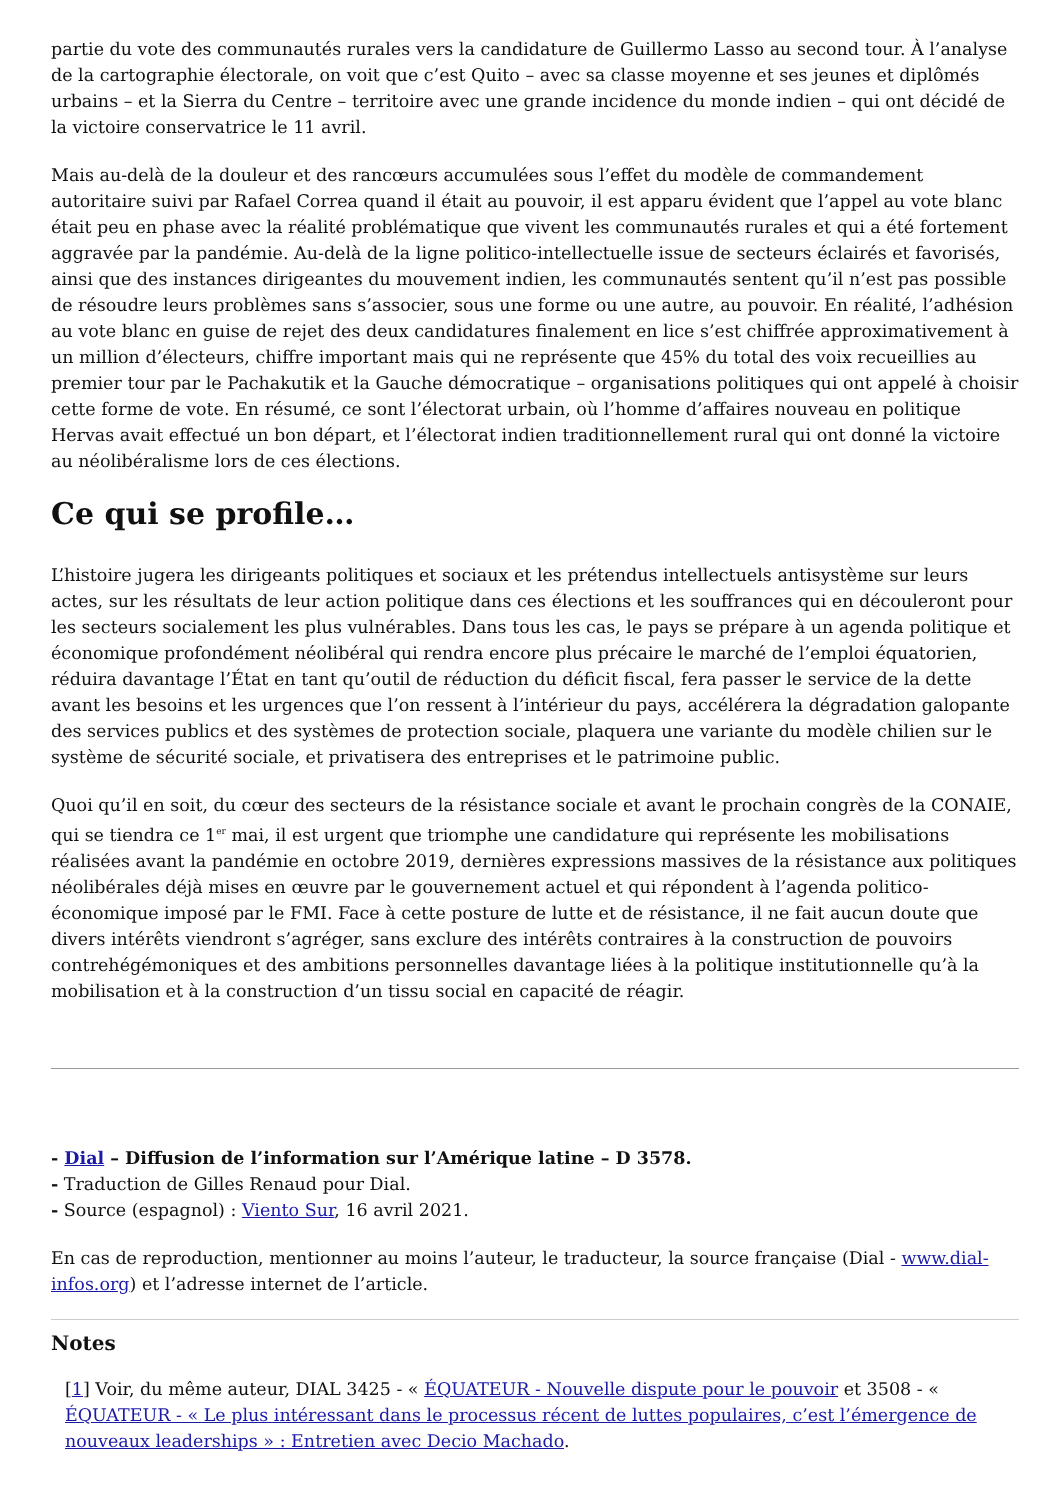partie du vote des communautés rurales vers la candidature de Guillermo Lasso au second tour. À l’analyse de la cartographie électorale, on voit que c’est Quito – avec sa classe moyenne et ses jeunes et diplômés urbains – et la Sierra du Centre – territoire avec une grande incidence du monde indien – qui ont décidé de la victoire conservatrice le 11 avril.
Mais au-delà de la douleur et des rancœurs accumulées sous l’effet du modèle de commandement autoritaire suivi par Rafael Correa quand il était au pouvoir, il est apparu évident que l’appel au vote blanc était peu en phase avec la réalité problématique que vivent les communautés rurales et qui a été fortement aggravée par la pandémie. Au-delà de la ligne politico-intellectuelle issue de secteurs éclairés et favorisés, ainsi que des instances dirigeantes du mouvement indien, les communautés sentent qu’il n’est pas possible de résoudre leurs problèmes sans s’associer, sous une forme ou une autre, au pouvoir. En réalité, l’adhésion au vote blanc en guise de rejet des deux candidatures finalement en lice s’est chiffrée approximativement à un million d’électeurs, chiffre important mais qui ne représente que 45% du total des voix recueillies au premier tour par le Pachakutik et la Gauche démocratique – organisations politiques qui ont appelé à choisir cette forme de vote. En résumé, ce sont l’électorat urbain, où l’homme d’affaires nouveau en politique Hervas avait effectué un bon départ, et l’électorat indien traditionnellement rural qui ont donné la victoire au néolibéralisme lors de ces élections.
Ce qui se profile…
L’histoire jugera les dirigeants politiques et sociaux et les prétendus intellectuels antisystème sur leurs actes, sur les résultats de leur action politique dans ces élections et les souffrances qui en découleront pour les secteurs socialement les plus vulnérables. Dans tous les cas, le pays se prépare à un agenda politique et économique profondément néolibéral qui rendra encore plus précaire le marché de l’emploi équatorien, réduira davantage l’État en tant qu’outil de réduction du déficit fiscal, fera passer le service de la dette avant les besoins et les urgences que l’on ressent à l’intérieur du pays, accélérera la dégradation galopante des services publics et des systèmes de protection sociale, plaquera une variante du modèle chilien sur le système de sécurité sociale, et privatisera des entreprises et le patrimoine public.
Quoi qu’il en soit, du cœur des secteurs de la résistance sociale et avant le prochain congrès de la CONAIE, qui se tiendra ce 1<sup>er</sup> mai, il est urgent que triomphe une candidature qui représente les mobilisations réalisées avant la pandémie en octobre 2019, dernières expressions massives de la résistance aux politiques néolibérales déjà mises en œuvre par le gouvernement actuel et qui répondent à l’agenda politico-économique imposé par le FMI. Face à cette posture de lutte et de résistance, il ne fait aucun doute que divers intérêts viendront s’agréger, sans exclure des intérêts contraires à la construction de pouvoirs contrehégémoniques et des ambitions personnelles davantage liées à la politique institutionnelle qu’à la mobilisation et à la construction d’un tissu social en capacité de réagir.
- Dial – Diffusion de l’information sur l’Amérique latine – D 3578.
- Traduction de Gilles Renaud pour Dial.
- Source (espagnol) : Viento Sur, 16 avril 2021.
En cas de reproduction, mentionner au moins l’auteur, le traducteur, la source française (Dial - www.dial-infos.org) et l’adresse internet de l’article.
Notes
[1] Voir, du même auteur, DIAL 3425 - « ÉQUATEUR - Nouvelle dispute pour le pouvoir et 3508 - « ÉQUATEUR - « Le plus intéressant dans le processus récent de luttes populaires, c’est l’émergence de nouveaux leaderships » : Entretien avec Decio Machado.